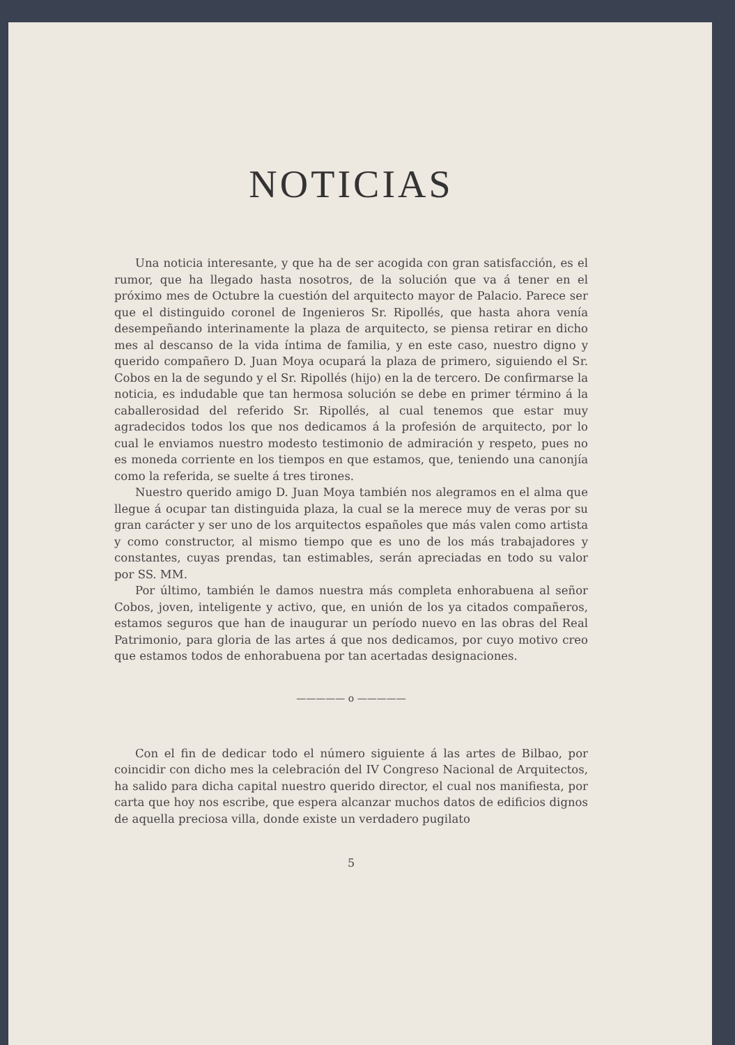NOTICIAS
Una noticia interesante, y que ha de ser acogida con gran satisfacción, es el rumor, que ha llegado hasta nosotros, de la solución que va á tener en el próximo mes de Octubre la cuestión del arquitecto mayor de Palacio. Parece ser que el distinguido coronel de Ingenieros Sr. Ripollés, que hasta ahora venía desempeñando interinamente la plaza de arquitecto, se piensa retirar en dicho mes al descanso de la vida íntima de familia, y en este caso, nuestro digno y querido compañero D. Juan Moya ocupará la plaza de primero, siguiendo el Sr. Cobos en la de segundo y el Sr. Ripollés (hijo) en la de tercero. De confirmarse la noticia, es indudable que tan hermosa solución se debe en primer término á la caballerosidad del referido Sr. Ripollés, al cual tenemos que estar muy agradecidos todos los que nos dedicamos á la profesión de arquitecto, por lo cual le enviamos nuestro modesto testimonio de admiración y respeto, pues no es moneda corriente en los tiempos en que estamos, que, teniendo una canonjía como la referida, se suelte á tres tirones.
Nuestro querido amigo D. Juan Moya también nos alegramos en el alma que llegue á ocupar tan distinguida plaza, la cual se la merece muy de veras por su gran carácter y ser uno de los arquitectos españoles que más valen como artista y como constructor, al mismo tiempo que es uno de los más trabajadores y constantes, cuyas prendas, tan estimables, serán apreciadas en todo su valor por SS. MM.
Por último, también le damos nuestra más completa enhorabuena al señor Cobos, joven, inteligente y activo, que, en unión de los ya citados compañeros, estamos seguros que han de inaugurar un período nuevo en las obras del Real Patrimonio, para gloria de las artes á que nos dedicamos, por cuyo motivo creo que estamos todos de enhorabuena por tan acertadas designaciones.
————— o —————
Con el fin de dedicar todo el número siguiente á las artes de Bilbao, por coincidir con dicho mes la celebración del IV Congreso Nacional de Arquitectos, ha salido para dicha capital nuestro querido director, el cual nos manifiesta, por carta que hoy nos escribe, que espera alcanzar muchos datos de edificios dignos de aquella preciosa villa, donde existe un verdadero pugilato
5